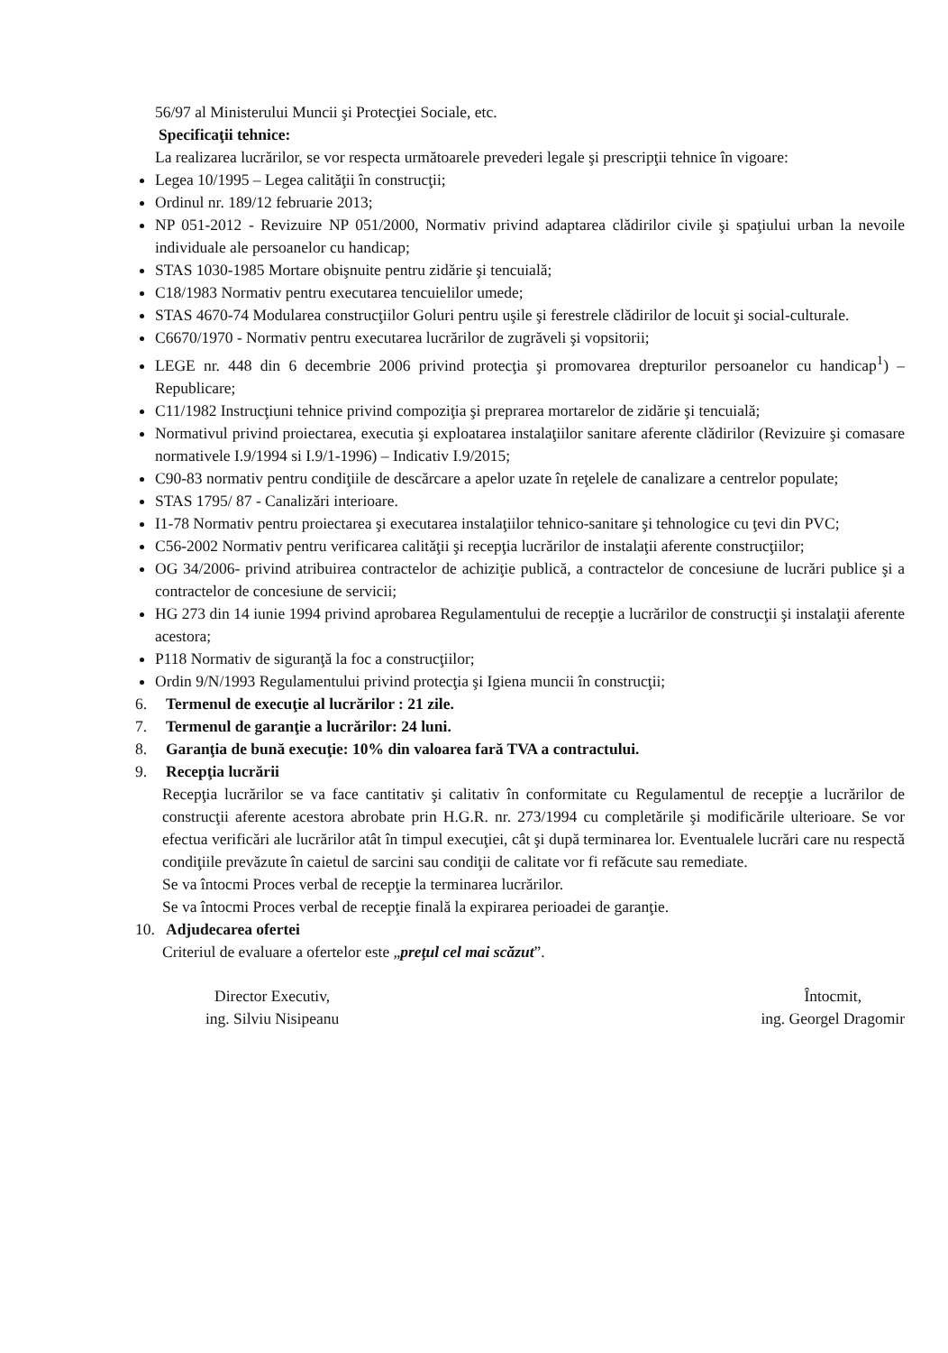56/97 al Ministerului Muncii şi Protecţiei Sociale, etc.
Specificaţii tehnice:
La realizarea lucrărilor, se vor respecta următoarele prevederi legale şi prescripţii tehnice în vigoare:
Legea 10/1995 – Legea calităţii în construcţii;
Ordinul nr. 189/12 februarie 2013;
NP 051-2012 - Revizuire NP 051/2000, Normativ privind adaptarea clădirilor civile şi spaţiului urban la nevoile individuale ale persoanelor cu handicap;
STAS 1030-1985 Mortare obişnuite pentru zidărie şi tencuială;
C18/1983 Normativ pentru executarea tencuielilor umede;
STAS 4670-74 Modularea construcţiilor Goluri pentru uşile şi ferestrele clădirilor de locuit şi social-culturale.
C6670/1970 - Normativ pentru executarea lucrărilor de zugrăveli şi vopsitorii;
LEGE nr. 448 din 6 decembrie 2006 privind protecţia şi promovarea drepturilor persoanelor cu handicap<sup>1</sup>) – Republicare;
C11/1982 Instrucţiuni tehnice privind compoziţia şi preprarea mortarelor de zidărie şi tencuială;
Normativul privind proiectarea, executia şi exploatarea instalaţiilor sanitare aferente clădirilor (Revizuire şi comasare normativele I.9/1994 si I.9/1-1996) – Indicativ I.9/2015;
C90-83 normativ pentru condiţiile de descărcare a apelor uzate în reţelele de canalizare a centrelor populate;
STAS 1795/ 87 - Canalizări interioare.
I1-78 Normativ pentru proiectarea şi executarea instalaţiilor tehnico-sanitare şi tehnologice cu ţevi din PVC;
C56-2002 Normativ pentru verificarea calităţii şi recepţia lucrărilor de instalaţii aferente construcţiilor;
OG 34/2006- privind atribuirea contractelor de achiziţie publică, a contractelor de concesiune de lucrări publice şi a contractelor de concesiune de servicii;
HG 273 din 14 iunie 1994 privind aprobarea Regulamentului de recepţie a lucrărilor de construcţii şi instalaţii aferente acestora;
P118 Normativ de siguranţă la foc a construcţiilor;
Ordin 9/N/1993 Regulamentului privind protecţia şi Igiena muncii în construcţii;
6. Termenul de execuţie al lucrărilor : 21 zile.
7. Termenul de garanţie a lucrărilor: 24 luni.
8. Garanţia de bună execuţie: 10% din valoarea fară TVA a contractului.
9. Recepţia lucrării
Recepţia lucrărilor se va face cantitativ şi calitativ în conformitate cu Regulamentul de recepţie a lucrărilor de construcţii aferente acestora abrobate prin H.G.R. nr. 273/1994 cu completările şi modificările ulterioare. Se vor efectua verificări ale lucrărilor atât în timpul execuţiei, cât şi după terminarea lor. Eventualele lucrări care nu respectă condiţiile prevăzute în caietul de sarcini sau condiţii de calitate vor fi refăcute sau remediate.
Se va întocmi Proces verbal de recepţie la terminarea lucrărilor.
Se va întocmi Proces verbal de recepţie finală la expirarea perioadei de garanţie.
10. Adjudecarea ofertei
Criteriul de evaluare a ofertelor este „preţul cel mai scăzut”.
Director Executiv,
ing. Silviu Nisipeanu
Întocmit,
ing. Georgel Dragomir